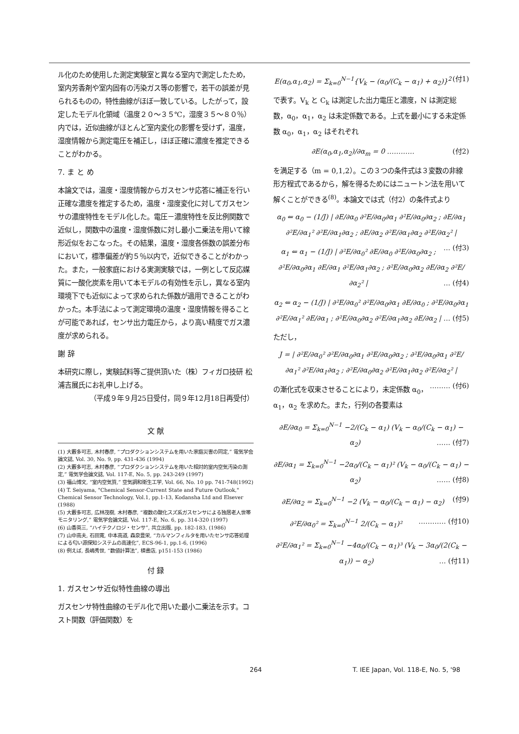ル化のため使用した測定実験室と異なる室内で測定したため，室内芳香剤や室内固有の汚染ガス等の影響で，若干の誤差が見られるものの，特性曲線がほぼ一致している。したがって，設定したモデル化領域（温度２０～３５℃，湿度３５～８０％）内では，近似曲線がほとんど室内変化の影響を受けず，温度，湿度情報から測定電圧を補正し，ほぼ正確に濃度を推定できることがわかる。
7. ま と め
本論文では，温度・湿度情報からガスセンサ応答に補正を行い正確な濃度を推定するため，温度・湿度変化に対してガスセンサの濃度特性をモデル化した。電圧－濃度特性を反比例関数で近似し，関数中の温度・湿度係数に対し最小二乗法を用いて線形近似をおこなった。その結果，温度・湿度各係数の誤差分布において，標準偏差が約５％以内で，近似できることがわかった。また，一般家庭における実測実験では，一例として反応媒質に一酸化炭素を用いて本モデルの有効性を示し，異なる室内環境下でも近似によって求められた係数が適用できることがわかった。本手法によって測定環境の温度・湿度情報を得ることが可能であれば，センサ出力電圧から，より高い精度でガス濃度が求められる。
謝 辞
本研究に際し，実験試料等ご提供頂いた（株）フィガロ技研 松浦吉展氏にお礼申し上げる。
（平成９年９月25日受付，同９年12月18日再受付）
文 献
(1) 大藪多可志, 木村春彦, “プロダクションシステムを用いた家庭災害の同定,” 電気学会論文誌, Vol. 30, No. 9, pp. 431-436 (1994)
(2) 大藪多可志, 木村春彦, “プロダクションシステムを用いた相対的室内空気汚染の測定,” 電気学会論文誌, Vol. 117-E, No. 5, pp. 243-249 (1997)
(3) 福山博文, “室内空気質,” 空気調和衛生工学, Vol. 66, No. 10 pp. 741-748(1992)
(4) T. Seiyama, "Chemical Sensor-Current State and Future Outlook," Chemical Sensor Technology, Vol.1, pp.1-13, Kodansha Ltd and Elsever (1988)
(5) 大藪多可志, 広林茂樹, 木村春彦, “複数の酸化スズ系ガスセンサによる独居老人世帯モニタリング,” 電気学会論文誌, Vol. 117-E, No. 6, pp. 314-320 (1997)
(6) 山香英三, “ハイテクノロジ・センサ”, 共立出版, pp. 182-183, (1986)
(7) 山中高夫, 石田寛, 中本高道, 森泉豊栄, “カルマンフィルタを用いたセンサ応答処理による匂い源探知システムの高速化”, ECS-96-1, pp.1-6, (1996)
(8) 例えば, 長嶋秀世, “数値計算法”, 槙書店, p151-153 (1986)
付 録
1. ガスセンサ近似特性曲線の導出
ガスセンサ特性曲線のモデル化で用いた最小二乗法を示す。コスト関数（評価関数）を
E(α<sub>0</sub>,α<sub>1</sub>,α<sub>2</sub>) = Σ<sub>k=0</sub><sup>N−1</sup>{V<sub>k</sub> − (α<sub>0</sub>/(C<sub>k</sub> − α<sub>1</sub>) + α<sub>2</sub>)}<sup>2</sup> (付1)
で表す。V<sub>k</sub> と C<sub>k</sub> は測定した出力電圧と濃度，N は測定総数，α<sub>0</sub>，α<sub>1</sub>，α<sub>2</sub> は未定係数である。上式を最小にする未定係数 α<sub>0</sub>，α<sub>1</sub>，α<sub>2</sub> はそれぞれ
∂E(α<sub>0</sub>,α<sub>1</sub>,α<sub>2</sub>)/∂α<sub>m</sub> = 0 ………… (付2)
を満足する（m = 0,1,2）。この３つの条件式は３変数の非線形方程式であるから，解を得るためにはニュートン法を用いて解くことができる<sup>(8)</sup>。本論文では式（付2）の条件式より
α<sub>0</sub> ⇐ α<sub>0</sub> − (1/J) | ∂E/∂α<sub>0</sub> ∂²E/∂α<sub>0</sub>∂α<sub>1</sub> ∂²E/∂α<sub>0</sub>∂α<sub>2</sub> ; ∂E/∂α<sub>1</sub> ∂²E/∂α<sub>1</sub>² ∂²E/∂α<sub>1</sub>∂α<sub>2</sub> ; ∂E/∂α<sub>2</sub> ∂²E/∂α<sub>1</sub>∂α<sub>2</sub> ∂²E/∂α<sub>2</sub>² | … (付3)
α<sub>1</sub> ⇐ α<sub>1</sub> − (1/J) | ∂²E/∂α<sub>0</sub>² ∂E/∂α<sub>0</sub> ∂²E/∂α<sub>0</sub>∂α<sub>2</sub> ; ∂²E/∂α<sub>0</sub>∂α<sub>1</sub> ∂E/∂α<sub>1</sub> ∂²E/∂α<sub>1</sub>∂α<sub>2</sub> ; ∂²E/∂α<sub>0</sub>∂α<sub>2</sub> ∂E/∂α<sub>2</sub> ∂²E/∂α<sub>2</sub>² | … (付4)
α<sub>2</sub> ⇐ α<sub>2</sub> − (1/J) | ∂²E/∂α<sub>0</sub>² ∂²E/∂α<sub>0</sub>∂α<sub>1</sub> ∂E/∂α<sub>0</sub> ; ∂²E/∂α<sub>0</sub>∂α<sub>1</sub> ∂²E/∂α<sub>1</sub>² ∂E/∂α<sub>1</sub> ; ∂²E/∂α<sub>0</sub>∂α<sub>2</sub> ∂²E/∂α<sub>1</sub>∂α<sub>2</sub> ∂E/∂α<sub>2</sub> | … (付5)
ただし，
J = | ∂²E/∂α<sub>0</sub>² ∂²E/∂α<sub>0</sub>∂α<sub>1</sub> ∂²E/∂α<sub>0</sub>∂α<sub>2</sub> ; ∂²E/∂α<sub>0</sub>∂α<sub>1</sub> ∂²E/∂α<sub>1</sub>² ∂²E/∂α<sub>1</sub>∂α<sub>2</sub> ; ∂²E/∂α<sub>0</sub>∂α<sub>2</sub> ∂²E/∂α<sub>1</sub>∂α<sub>2</sub> ∂²E/∂α<sub>2</sub>² | ……… (付6)
の漸化式を収束させることにより，未定係数 α<sub>0</sub>，α<sub>1</sub>，α<sub>2</sub> を求めた。また，行列の各要素は
∂E/∂α<sub>0</sub> = Σ<sub>k=0</sub><sup>N−1</sup> −2/(C<sub>k</sub> − α<sub>1</sub>) (V<sub>k</sub> − α<sub>0</sub>/(C<sub>k</sub> − α<sub>1</sub>) − α<sub>2</sub>) …… (付7)
∂E/∂α<sub>1</sub> = Σ<sub>k=0</sub><sup>N−1</sup> −2α<sub>0</sub>/(C<sub>k</sub> − α<sub>1</sub>)² (V<sub>k</sub> − α<sub>0</sub>/(C<sub>k</sub> − α<sub>1</sub>) − α<sub>2</sub>) …… (付8)
∂E/∂α<sub>2</sub> = Σ<sub>k=0</sub><sup>N−1</sup> −2 (V<sub>k</sub> − α<sub>0</sub>/(C<sub>k</sub> − α<sub>1</sub>) − α<sub>2</sub>) (付9)
∂²E/∂α<sub>0</sub>² = Σ<sub>k=0</sub><sup>N−1</sup> 2/(C<sub>k</sub> − α<sub>1</sub>)² ………… (付10)
∂²E/∂α<sub>1</sub>² = Σ<sub>k=0</sub><sup>N−1</sup> −4α<sub>0</sub>/(C<sub>k</sub> − α<sub>1</sub>)³ (V<sub>k</sub> − 3α<sub>0</sub>/(2(C<sub>k</sub> − α<sub>1</sub>)) − α<sub>2</sub>) … (付11)
264 T. IEE Japan, Vol. 118-E, No. 5, '98